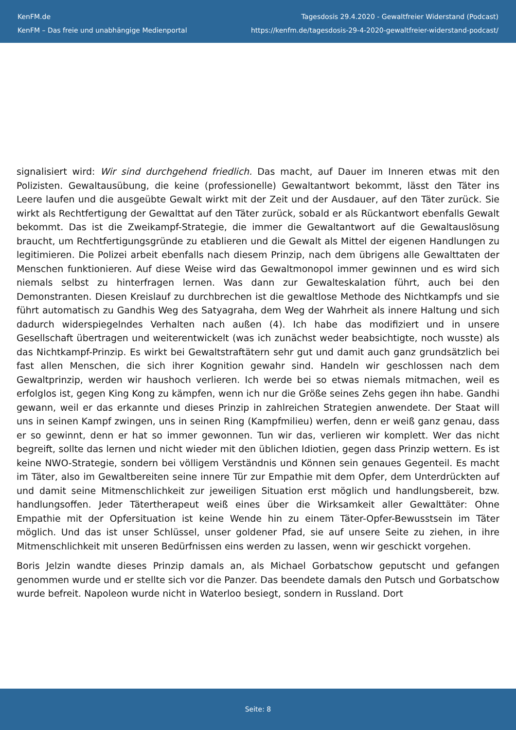KenFM.de
KenFM – Das freie und unabhängige Medienportal
Tagesdosis 29.4.2020 - Gewaltfreier Widerstand (Podcast)
https://kenfm.de/tagesdosis-29-4-2020-gewaltfreier-widerstand-podcast/
signalisiert wird: Wir sind durchgehend friedlich. Das macht, auf Dauer im Inneren etwas mit den Polizisten. Gewaltausübung, die keine (professionelle) Gewaltantwort bekommt, lässt den Täter ins Leere laufen und die ausgeübte Gewalt wirkt mit der Zeit und der Ausdauer, auf den Täter zurück. Sie wirkt als Rechtfertigung der Gewalttat auf den Täter zurück, sobald er als Rückantwort ebenfalls Gewalt bekommt. Das ist die Zweikampf-Strategie, die immer die Gewaltantwort auf die Gewaltauslösung braucht, um Rechtfertigungsgründe zu etablieren und die Gewalt als Mittel der eigenen Handlungen zu legitimieren. Die Polizei arbeit ebenfalls nach diesem Prinzip, nach dem übrigens alle Gewalttaten der Menschen funktionieren. Auf diese Weise wird das Gewaltmonopol immer gewinnen und es wird sich niemals selbst zu hinterfragen lernen. Was dann zur Gewalteskalation führt, auch bei den Demonstranten. Diesen Kreislauf zu durchbrechen ist die gewaltlose Methode des Nichtkampfs und sie führt automatisch zu Gandhis Weg des Satyagraha, dem Weg der Wahrheit als innere Haltung und sich dadurch widerspiegelndes Verhalten nach außen (4). Ich habe das modifiziert und in unsere Gesellschaft übertragen und weiterentwickelt (was ich zunächst weder beabsichtigte, noch wusste) als das Nichtkampf-Prinzip. Es wirkt bei Gewaltstraftätern sehr gut und damit auch ganz grundsätzlich bei fast allen Menschen, die sich ihrer Kognition gewahr sind. Handeln wir geschlossen nach dem Gewaltprinzip, werden wir haushoch verlieren. Ich werde bei so etwas niemals mitmachen, weil es erfolglos ist, gegen King Kong zu kämpfen, wenn ich nur die Größe seines Zehs gegen ihn habe. Gandhi gewann, weil er das erkannte und dieses Prinzip in zahlreichen Strategien anwendete. Der Staat will uns in seinen Kampf zwingen, uns in seinen Ring (Kampfmilieu) werfen, denn er weiß ganz genau, dass er so gewinnt, denn er hat so immer gewonnen. Tun wir das, verlieren wir komplett. Wer das nicht begreift, sollte das lernen und nicht wieder mit den üblichen Idiotien, gegen dass Prinzip wettern. Es ist keine NWO-Strategie, sondern bei völligem Verständnis und Können sein genaues Gegenteil. Es macht im Täter, also im Gewaltbereiten seine innere Tür zur Empathie mit dem Opfer, dem Unterdrückten auf und damit seine Mitmenschlichkeit zur jeweiligen Situation erst möglich und handlungsbereit, bzw. handlungsoffen. Jeder Tätertherapeut weiß eines über die Wirksamkeit aller Gewalttäter: Ohne Empathie mit der Opfersituation ist keine Wende hin zu einem Täter-Opfer-Bewusstsein im Täter möglich. Und das ist unser Schlüssel, unser goldener Pfad, sie auf unsere Seite zu ziehen, in ihre Mitmenschlichkeit mit unseren Bedürfnissen eins werden zu lassen, wenn wir geschickt vorgehen.
Boris Jelzin wandte dieses Prinzip damals an, als Michael Gorbatschow geputscht und gefangen genommen wurde und er stellte sich vor die Panzer. Das beendete damals den Putsch und Gorbatschow wurde befreit. Napoleon wurde nicht in Waterloo besiegt, sondern in Russland. Dort
Seite: 8